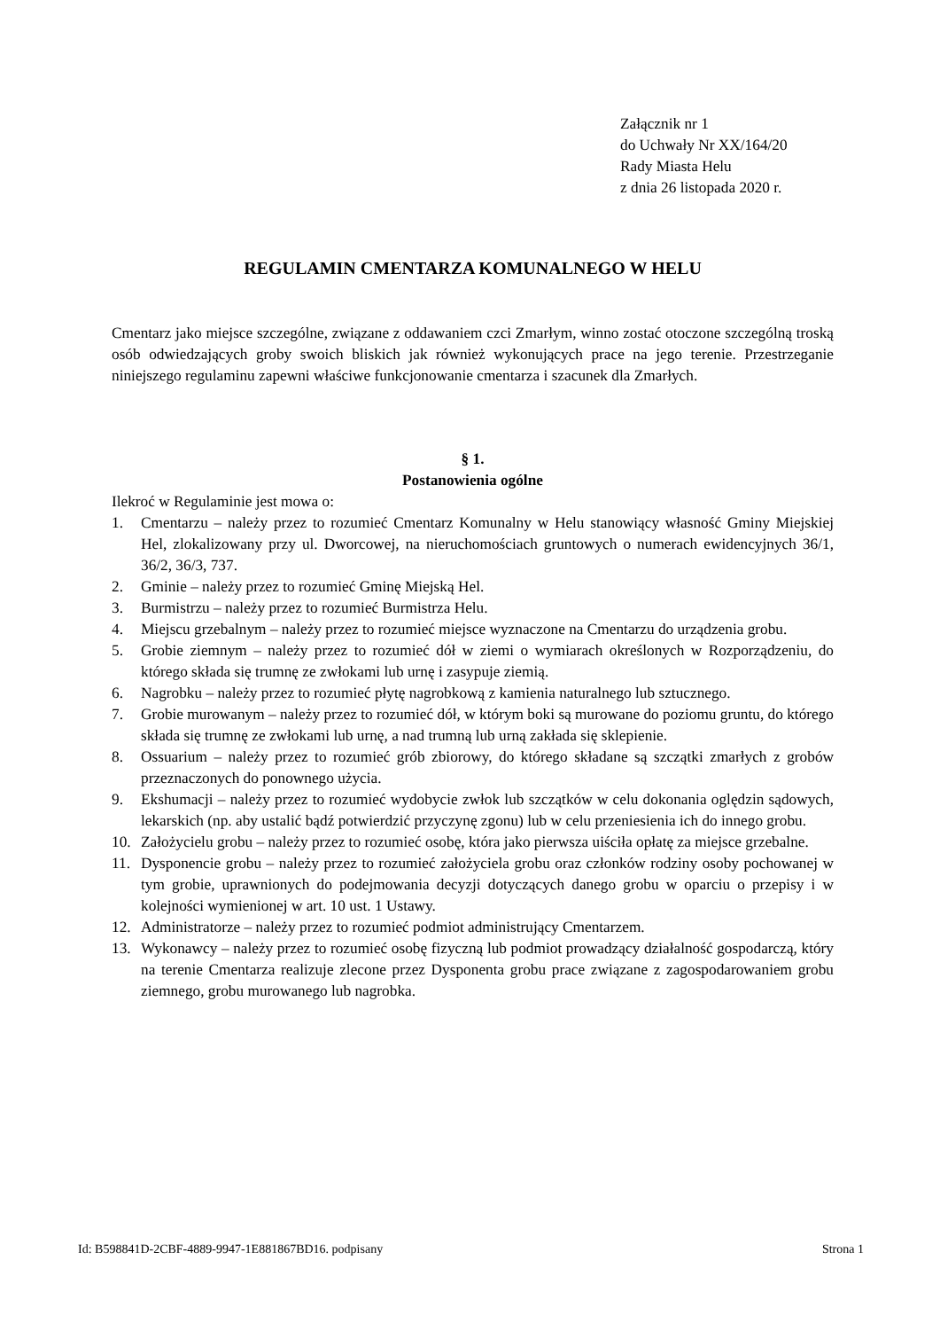Załącznik nr 1
do Uchwały Nr XX/164/20
Rady Miasta Helu
z dnia 26 listopada 2020 r.
REGULAMIN CMENTARZA KOMUNALNEGO W HELU
Cmentarz jako miejsce szczególne, związane z oddawaniem czci Zmarłym, winno zostać otoczone szczególną troską osób odwiedzających groby swoich bliskich jak również wykonujących prace na jego terenie. Przestrzeganie niniejszego regulaminu zapewni właściwe funkcjonowanie cmentarza i szacunek dla Zmarłych.
§ 1.
Postanowienia ogólne
Ilekroć w Regulaminie jest mowa o:
1. Cmentarzu – należy przez to rozumieć Cmentarz Komunalny w Helu stanowiący własność Gminy Miejskiej Hel, zlokalizowany przy ul. Dworcowej, na nieruchomościach gruntowych o numerach ewidencyjnych 36/1, 36/2, 36/3, 737.
2. Gminie – należy przez to rozumieć Gminę Miejską Hel.
3. Burmistrzu – należy przez to rozumieć Burmistrza Helu.
4. Miejscu grzebalnym – należy przez to rozumieć miejsce wyznaczone na Cmentarzu do urządzenia grobu.
5. Grobie ziemnym – należy przez to rozumieć dół w ziemi o wymiarach określonych w Rozporządzeniu, do którego składa się trumnę ze zwłokami lub urnę i zasypuje ziemią.
6. Nagrobku – należy przez to rozumieć płytę nagrobkową z kamienia naturalnego lub sztucznego.
7. Grobie murowanym – należy przez to rozumieć dół, w którym boki są murowane do poziomu gruntu, do którego składa się trumnę ze zwłokami lub urnę, a nad trumną lub urną zakłada się sklepienie.
8. Ossuarium – należy przez to rozumieć grób zbiorowy, do którego składane są szczątki zmarłych z grobów przeznaczonych do ponownego użycia.
9. Ekshumacji – należy przez to rozumieć wydobycie zwłok lub szczątków w celu dokonania oględzin sądowych, lekarskich (np. aby ustalić bądź potwierdzić przyczynę zgonu) lub w celu przeniesienia ich do innego grobu.
10. Założycielu grobu – należy przez to rozumieć osobę, która jako pierwsza uiściła opłatę za miejsce grzebalne.
11. Dysponencie grobu – należy przez to rozumieć założyciela grobu oraz członków rodziny osoby pochowanej w tym grobie, uprawnionych do podejmowania decyzji dotyczących danego grobu w oparciu o przepisy i w kolejności wymienionej w art. 10 ust. 1 Ustawy.
12. Administratorze – należy przez to rozumieć podmiot administrujący Cmentarzem.
13. Wykonawcy – należy przez to rozumieć osobę fizyczną lub podmiot prowadzący działalność gospodarczą, który na terenie Cmentarza realizuje zlecone przez Dysponenta grobu prace związane z zagospodarowaniem grobu ziemnego, grobu murowanego lub nagrobka.
Id: B598841D-2CBF-4889-9947-1E881867BD16. podpisany Strona 1